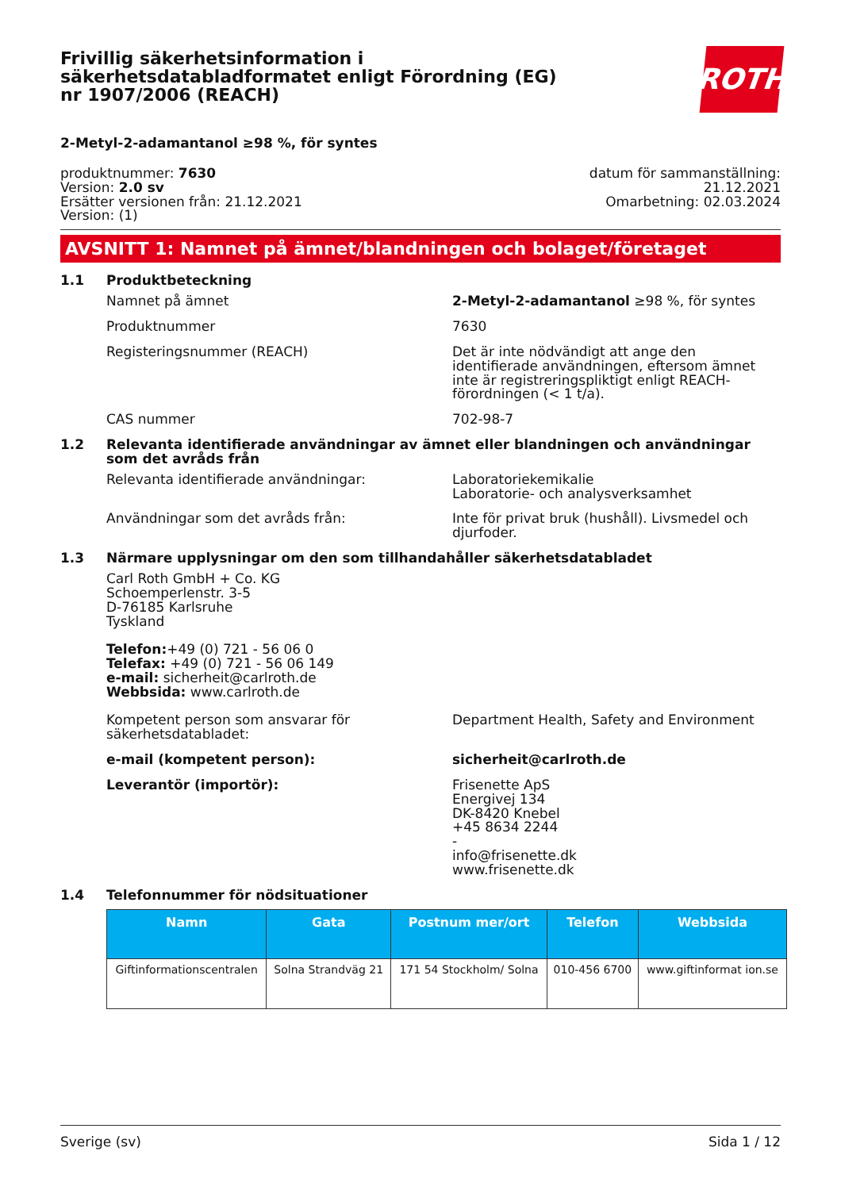Frivillig säkerhetsinformation i säkerhetsdatabladformatet enligt Förordning (EG) nr 1907/2006 (REACH)
ROTH
2-Metyl-2-adamantanol ≥98 %, för syntes
produktnummer: 7630
Version: 2.0 sv
Ersätter versionen från: 21.12.2021
Version: (1)
datum för sammanställning:
21.12.2021
Omarbetning: 02.03.2024
AVSNITT 1: Namnet på ämnet/blandningen och bolaget/företaget
1.1 Produktbeteckning
Namnet på ämnet 2-Metyl-2-adamantanol ≥98 %, för syntes
Produktnummer 7630
Registeringsnummer (REACH) Det är inte nödvändigt att ange den identifierade användningen, eftersom ämnet inte är registreringspliktigt enligt REACH-förordningen (< 1 t/a).
CAS nummer 702-98-7
1.2 Relevanta identifierade användningar av ämnet eller blandningen och användningar som det avråds från
Relevanta identifierade användningar: Laboratoriekemikalie
Laboratorie- och analysverksamhet
Användningar som det avråds från: Inte för privat bruk (hushåll). Livsmedel och djurfoder.
1.3 Närmare upplysningar om den som tillhandahåller säkerhetsdatabladet
Carl Roth GmbH + Co. KG
Schoemperlenstr. 3-5
D-76185 Karlsruhe
Tyskland
Telefon:+49 (0) 721 - 56 06 0
Telefax: +49 (0) 721 - 56 06 149
e-mail: sicherheit@carlroth.de
Webbsida: www.carlroth.de
Kompetent person som ansvarar för säkerhetsdatabladet:
Department Health, Safety and Environment
e-mail (kompetent person): sicherheit@carlroth.de
Leverantör (importör): Frisenette ApS
Energivej 134
DK-8420 Knebel
+45 8634 2244
-
info@frisenette.dk
www.frisenette.dk
1.4 Telefonnummer för nödsituationer
| Namn | Gata | Postnum mer/ort | Telefon | Webbsida |
| --- | --- | --- | --- | --- |
| Giftinformationscentralen | Solna Strandväg 21 | 171 54 Stockholm/ Solna | 010-456 6700 | www.giftinformat ion.se |
Sverige (sv) Sida 1 / 12